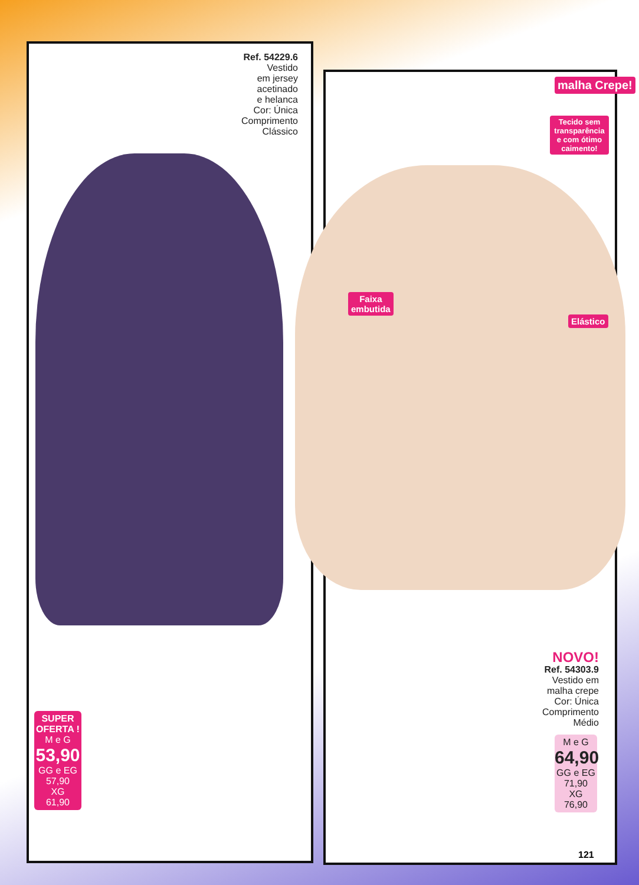Ref. 54229.6
Vestido
em jersey
acetinado
e helanca
Cor: Única
Comprimento
Clássico
malha Crepe!
Tecido sem transparência e com ótimo caimento!
Faixa
embutida
Elástico
NOVO!
Ref. 54303.9
Vestido em
malha crepe
Cor: Única
Comprimento
Médio
SUPER OFERTA !
M e G
53,90
GG e EG
57,90
XG
61,90
M e G
64,90
GG e EG
71,90
XG
76,90
121